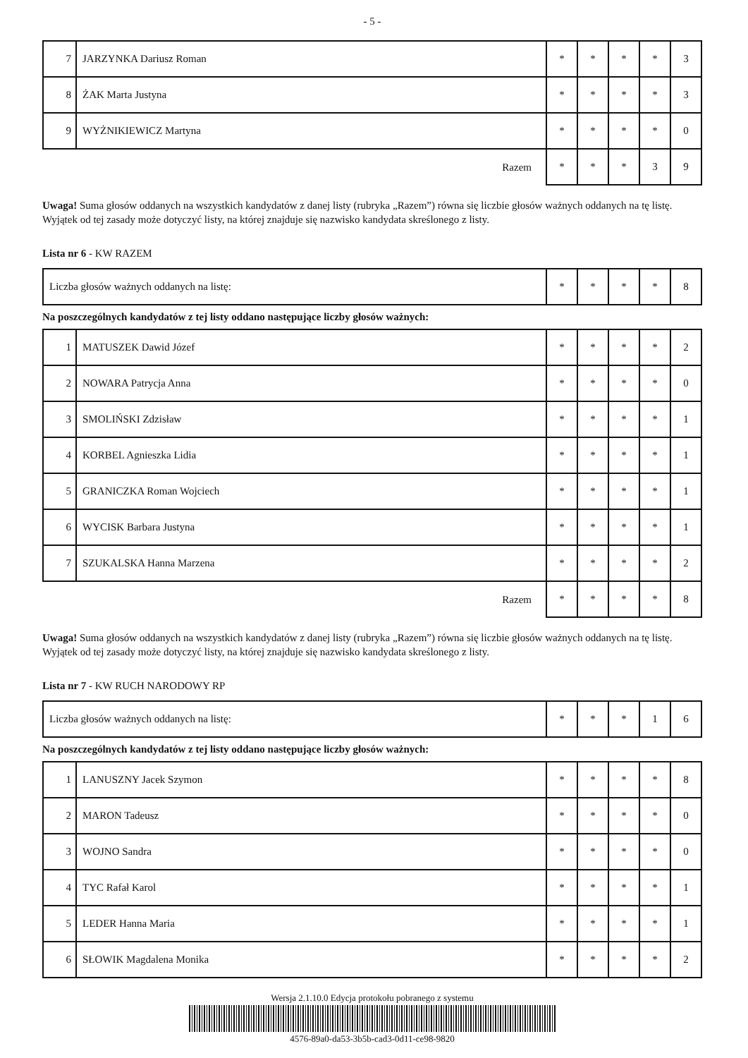- 5 -
| 7 | JARZYNKA Dariusz Roman | * | * | * | * | 3 |
| 8 | ŻAK Marta Justyna | * | * | * | * | 3 |
| 9 | WYŻNIKIEWICZ Martyna | * | * | * | * | 0 |
| Razem | | * | * | * | 3 | 9 |
Uwaga! Suma głosów oddanych na wszystkich kandydatów z danej listy (rubryka „Razem”) równa się liczbie głosów ważnych oddanych na tę listę. Wyjątek od tej zasady może dotyczyć listy, na której znajduje się nazwisko kandydata skreślonego z listy.
Lista nr 6 - KW RAZEM
| Liczba głosów ważnych oddanych na listę: | * | * | * | * | 8 |
Na poszczególnych kandydatów z tej listy oddano następujące liczby głosów ważnych:
| 1 | MATUSZEK Dawid Józef | * | * | * | * | 2 |
| 2 | NOWARA Patrycja Anna | * | * | * | * | 0 |
| 3 | SMOLIŃSKI Zdzisław | * | * | * | * | 1 |
| 4 | KORBEL Agnieszka Lidia | * | * | * | * | 1 |
| 5 | GRANICZKA Roman Wojciech | * | * | * | * | 1 |
| 6 | WYCISK Barbara Justyna | * | * | * | * | 1 |
| 7 | SZUKALSKA Hanna Marzena | * | * | * | * | 2 |
| Razem | | * | * | * | * | 8 |
Uwaga! Suma głosów oddanych na wszystkich kandydatów z danej listy (rubryka „Razem”) równa się liczbie głosów ważnych oddanych na tę listę. Wyjątek od tej zasady może dotyczyć listy, na której znajduje się nazwisko kandydata skreślonego z listy.
Lista nr 7 - KW RUCH NARODOWY RP
| Liczba głosów ważnych oddanych na listę: | * | * | * | 1 | 6 |
Na poszczególnych kandydatów z tej listy oddano następujące liczby głosów ważnych:
| 1 | LANUSZNY Jacek Szymon | * | * | * | * | 8 |
| 2 | MARON Tadeusz | * | * | * | * | 0 |
| 3 | WOJNO Sandra | * | * | * | * | 0 |
| 4 | TYC Rafał Karol | * | * | * | * | 1 |
| 5 | LEDER Hanna Maria | * | * | * | * | 1 |
| 6 | SŁOWIK Magdalena Monika | * | * | * | * | 2 |
Wersja 2.1.10.0 Edycja protokołu pobranego z systemu
4576-89a0-da53-3b5b-cad3-0d11-ce98-9820